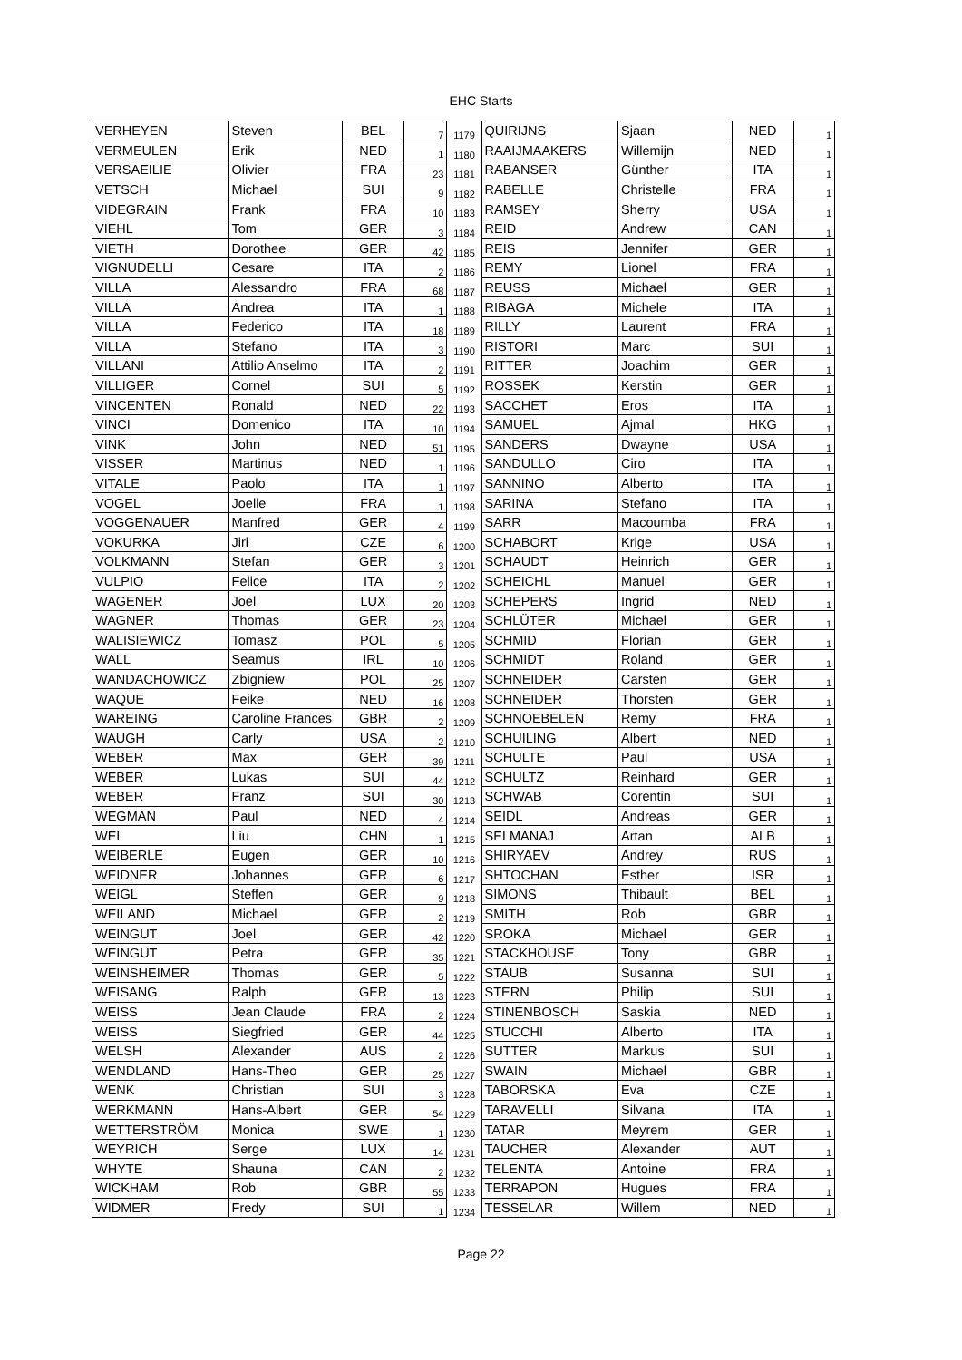EHC Starts
| VERHEYEN | Steven | BEL | 7 | 1179 | QUIRIJNS | Sjaan | NED | 1 |
| VERMEULEN | Erik | NED | 1 | 1180 | RAAIJMAAKERS | Willemijn | NED | 1 |
| VERSAEILIE | Olivier | FRA | 23 | 1181 | RABANSER | Günther | ITA | 1 |
| VETSCH | Michael | SUI | 9 | 1182 | RABELLE | Christelle | FRA | 1 |
| VIDEGRAIN | Frank | FRA | 10 | 1183 | RAMSEY | Sherry | USA | 1 |
| VIEHL | Tom | GER | 3 | 1184 | REID | Andrew | CAN | 1 |
| VIETH | Dorothee | GER | 42 | 1185 | REIS | Jennifer | GER | 1 |
| VIGNUDELLI | Cesare | ITA | 2 | 1186 | REMY | Lionel | FRA | 1 |
| VILLA | Alessandro | FRA | 68 | 1187 | REUSS | Michael | GER | 1 |
| VILLA | Andrea | ITA | 1 | 1188 | RIBAGA | Michele | ITA | 1 |
| VILLA | Federico | ITA | 18 | 1189 | RILLY | Laurent | FRA | 1 |
| VILLA | Stefano | ITA | 3 | 1190 | RISTORI | Marc | SUI | 1 |
| VILLANI | Attilio Anselmo | ITA | 2 | 1191 | RITTER | Joachim | GER | 1 |
| VILLIGER | Cornel | SUI | 5 | 1192 | ROSSEK | Kerstin | GER | 1 |
| VINCENTEN | Ronald | NED | 22 | 1193 | SACCHET | Eros | ITA | 1 |
| VINCI | Domenico | ITA | 10 | 1194 | SAMUEL | Ajmal | HKG | 1 |
| VINK | John | NED | 51 | 1195 | SANDERS | Dwayne | USA | 1 |
| VISSER | Martinus | NED | 1 | 1196 | SANDULLO | Ciro | ITA | 1 |
| VITALE | Paolo | ITA | 1 | 1197 | SANNINO | Alberto | ITA | 1 |
| VOGEL | Joelle | FRA | 1 | 1198 | SARINA | Stefano | ITA | 1 |
| VOGGENAUER | Manfred | GER | 4 | 1199 | SARR | Macoumba | FRA | 1 |
| VOKURKA | Jiri | CZE | 6 | 1200 | SCHABORT | Krige | USA | 1 |
| VOLKMANN | Stefan | GER | 3 | 1201 | SCHAUDT | Heinrich | GER | 1 |
| VULPIO | Felice | ITA | 2 | 1202 | SCHEICHL | Manuel | GER | 1 |
| WAGENER | Joel | LUX | 20 | 1203 | SCHEPERS | Ingrid | NED | 1 |
| WAGNER | Thomas | GER | 23 | 1204 | SCHLÜTER | Michael | GER | 1 |
| WALISIEWICZ | Tomasz | POL | 5 | 1205 | SCHMID | Florian | GER | 1 |
| WALL | Seamus | IRL | 10 | 1206 | SCHMIDT | Roland | GER | 1 |
| WANDACHOWICZ | Zbigniew | POL | 25 | 1207 | SCHNEIDER | Carsten | GER | 1 |
| WAQUE | Feike | NED | 16 | 1208 | SCHNEIDER | Thorsten | GER | 1 |
| WAREING | Caroline Frances | GBR | 2 | 1209 | SCHNOEBELEN | Remy | FRA | 1 |
| WAUGH | Carly | USA | 2 | 1210 | SCHUILING | Albert | NED | 1 |
| WEBER | Max | GER | 39 | 1211 | SCHULTE | Paul | USA | 1 |
| WEBER | Lukas | SUI | 44 | 1212 | SCHULTZ | Reinhard | GER | 1 |
| WEBER | Franz | SUI | 30 | 1213 | SCHWAB | Corentin | SUI | 1 |
| WEGMAN | Paul | NED | 4 | 1214 | SEIDL | Andreas | GER | 1 |
| WEI | Liu | CHN | 1 | 1215 | SELMANAJ | Artan | ALB | 1 |
| WEIBERLE | Eugen | GER | 10 | 1216 | SHIRYAEV | Andrey | RUS | 1 |
| WEIDNER | Johannes | GER | 6 | 1217 | SHTOCHAN | Esther | ISR | 1 |
| WEIGL | Steffen | GER | 9 | 1218 | SIMONS | Thibault | BEL | 1 |
| WEILAND | Michael | GER | 2 | 1219 | SMITH | Rob | GBR | 1 |
| WEINGUT | Joel | GER | 42 | 1220 | SROKA | Michael | GER | 1 |
| WEINGUT | Petra | GER | 35 | 1221 | STACKHOUSE | Tony | GBR | 1 |
| WEINSHEIMER | Thomas | GER | 5 | 1222 | STAUB | Susanna | SUI | 1 |
| WEISANG | Ralph | GER | 13 | 1223 | STERN | Philip | SUI | 1 |
| WEISS | Jean Claude | FRA | 2 | 1224 | STINENBOSCH | Saskia | NED | 1 |
| WEISS | Siegfried | GER | 44 | 1225 | STUCCHI | Alberto | ITA | 1 |
| WELSH | Alexander | AUS | 2 | 1226 | SUTTER | Markus | SUI | 1 |
| WENDLAND | Hans-Theo | GER | 25 | 1227 | SWAIN | Michael | GBR | 1 |
| WENK | Christian | SUI | 3 | 1228 | TABORSKA | Eva | CZE | 1 |
| WERKMANN | Hans-Albert | GER | 54 | 1229 | TARAVELLI | Silvana | ITA | 1 |
| WETTERSTRÖM | Monica | SWE | 1 | 1230 | TATAR | Meyrem | GER | 1 |
| WEYRICH | Serge | LUX | 14 | 1231 | TAUCHER | Alexander | AUT | 1 |
| WHYTE | Shauna | CAN | 2 | 1232 | TELENTA | Antoine | FRA | 1 |
| WICKHAM | Rob | GBR | 55 | 1233 | TERRAPON | Hugues | FRA | 1 |
| WIDMER | Fredy | SUI | 1 | 1234 | TESSELAR | Willem | NED | 1 |
Page 22